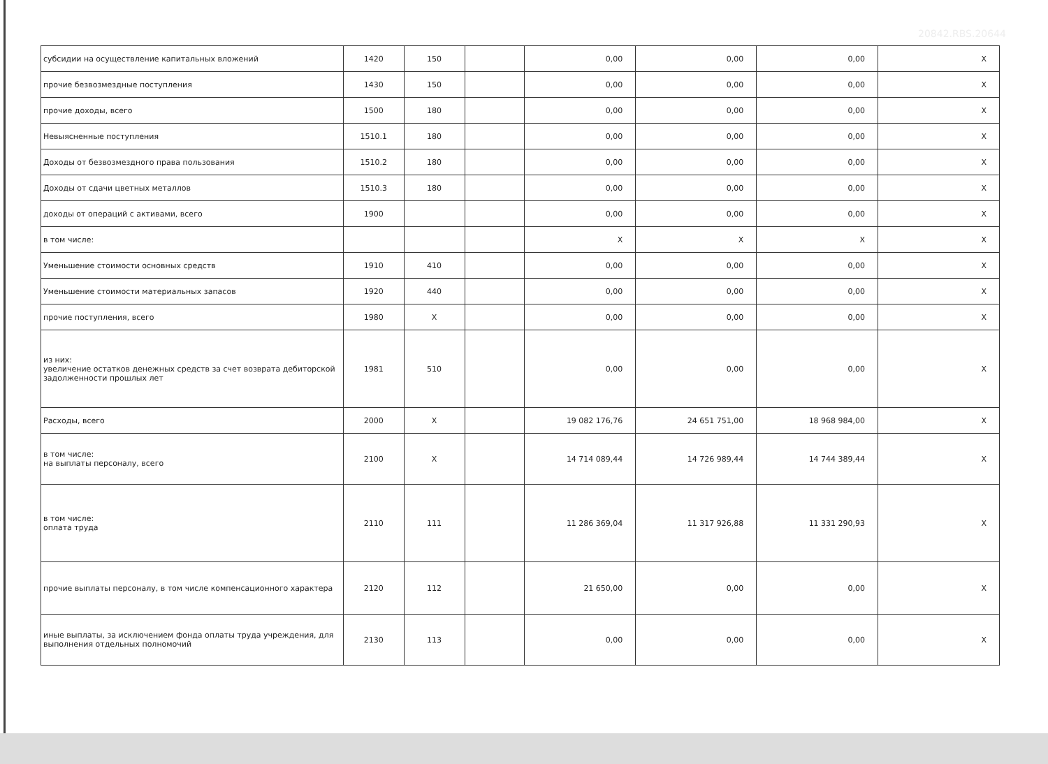20842.RBS.20644
| субсидии на осуществление капитальных вложений | 1420 | 150 | | 0,00 | 0,00 | 0,00 | X |
| прочие безвозмездные поступления | 1430 | 150 | | 0,00 | 0,00 | 0,00 | X |
| прочие доходы, всего | 1500 | 180 | | 0,00 | 0,00 | 0,00 | X |
| Невыясненные поступления | 1510.1 | 180 | | 0,00 | 0,00 | 0,00 | X |
| Доходы от безвозмездного права пользования | 1510.2 | 180 | | 0,00 | 0,00 | 0,00 | X |
| Доходы от сдачи цветных металлов | 1510.3 | 180 | | 0,00 | 0,00 | 0,00 | X |
| доходы от операций с активами, всего | 1900 | | | 0,00 | 0,00 | 0,00 | X |
| в том числе: | | | | X | X | X | X |
| Уменьшение стоимости основных средств | 1910 | 410 | | 0,00 | 0,00 | 0,00 | X |
| Уменьшение стоимости материальных запасов | 1920 | 440 | | 0,00 | 0,00 | 0,00 | X |
| прочие поступления, всего | 1980 | X | | 0,00 | 0,00 | 0,00 | X |
| из них: увеличение остатков денежных средств за счет возврата дебиторской задолженности прошлых лет | 1981 | 510 | | 0,00 | 0,00 | 0,00 | X |
| Расходы, всего | 2000 | X | | 19 082 176,76 | 24 651 751,00 | 18 968 984,00 | X |
| в том числе: на выплаты персоналу, всего | 2100 | X | | 14 714 089,44 | 14 726 989,44 | 14 744 389,44 | X |
| в том числе: оплата труда | 2110 | 111 | | 11 286 369,04 | 11 317 926,88 | 11 331 290,93 | X |
| прочие выплаты персоналу, в том числе компенсационного характера | 2120 | 112 | | 21 650,00 | 0,00 | 0,00 | X |
| иные выплаты, за исключением фонда оплаты труда учреждения, для выполнения отдельных полномочий | 2130 | 113 | | 0,00 | 0,00 | 0,00 | X |